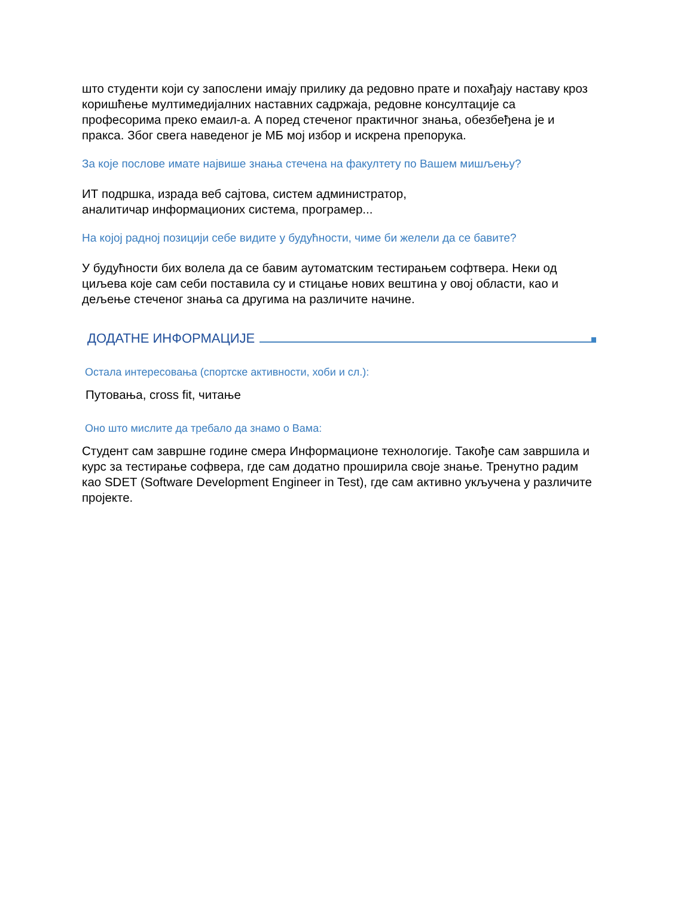што студенти који су запослени имају прилику да редовно прате и похађају наставу кроз коришћење мултимедијалних наставних садржаја, редовне консултације са професорима преко емаил-а. А поред стеченог практичног знања, обезбеђена је и пракса. Због свега наведеног је МБ мој избор и искрена препорука.
За које послове имате највише знања стечена на факултету по Вашем мишљењу?
ИТ подршка, израда веб сајтова, систем администратор,
аналитичар информационих система, програмер...
На којој радној позицији себе видите у будућности, чиме би желели да се бавите?
У будућности бих волела да се бавим аутоматским тестирањем софтвера. Неки од циљева које сам себи поставила су и стицање нових вештина у овој области, као и дељење стеченог знања са другима на различите начине.
ДОДАТНЕ ИНФОРМАЦИЈЕ
Остала интересовања (спортске активности, хоби и сл.):
Путовања, cross fit, читање
Оно што мислите да требало да знамо о Вама:
Студент сам завршне године смера Информационе технологије. Такође сам завршила и курс за тестирање софвера, где сам додатно проширила своје знање. Тренутно радим као SDET (Software Development Engineer in Test), где сам активно укључена у различите пројекте.